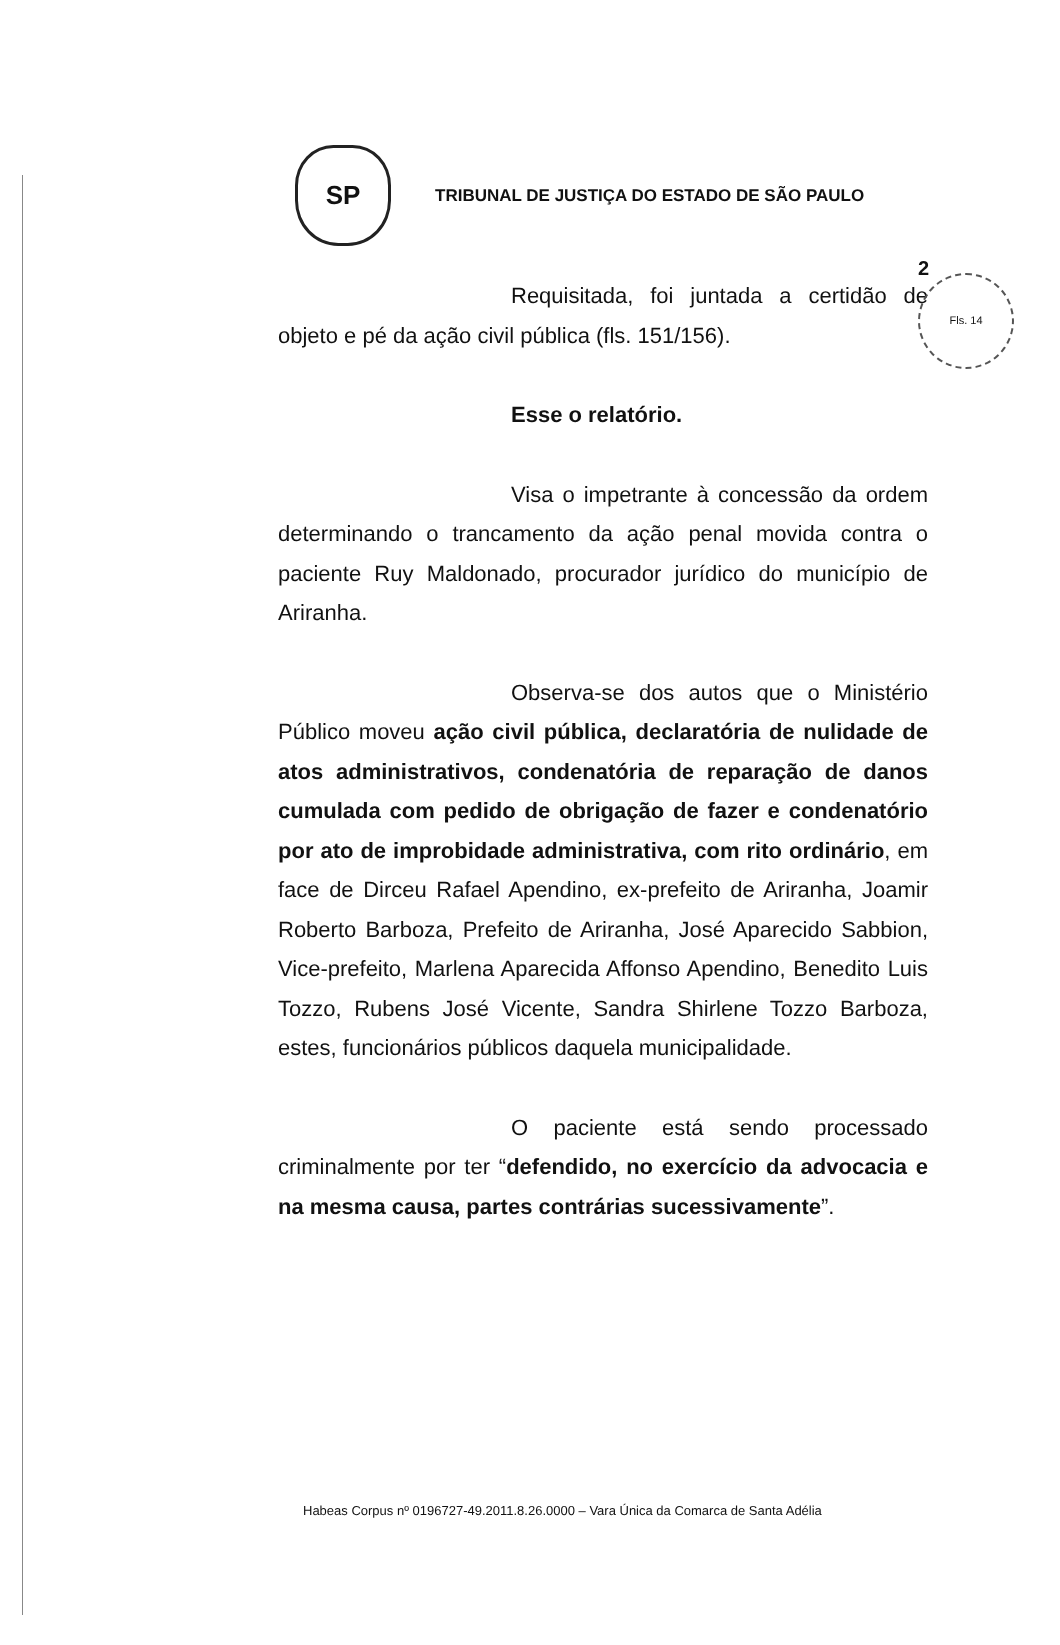2 Fls. 14
SP
TRIBUNAL DE JUSTIÇA DO ESTADO DE SÃO PAULO
Requisitada, foi juntada a certidão de objeto e pé da ação civil pública (fls. 151/156).
Esse o relatório.
Visa o impetrante à concessão da ordem determinando o trancamento da ação penal movida contra o paciente Ruy Maldonado, procurador jurídico do município de Ariranha.
Observa-se dos autos que o Ministério Público moveu ação civil pública, declaratória de nulidade de atos administrativos, condenatória de reparação de danos cumulada com pedido de obrigação de fazer e condenatório por ato de improbidade administrativa, com rito ordinário, em face de Dirceu Rafael Apendino, ex-prefeito de Ariranha, Joamir Roberto Barboza, Prefeito de Ariranha, José Aparecido Sabbion, Vice-prefeito, Marlena Aparecida Affonso Apendino, Benedito Luis Tozzo, Rubens José Vicente, Sandra Shirlene Tozzo Barboza, estes, funcionários públicos daquela municipalidade.
O paciente está sendo processado criminalmente por ter “defendido, no exercício da advocacia e na mesma causa, partes contrárias sucessivamente”.
Habeas Corpus nº 0196727-49.2011.8.26.0000 – Vara Única da Comarca de Santa Adélia